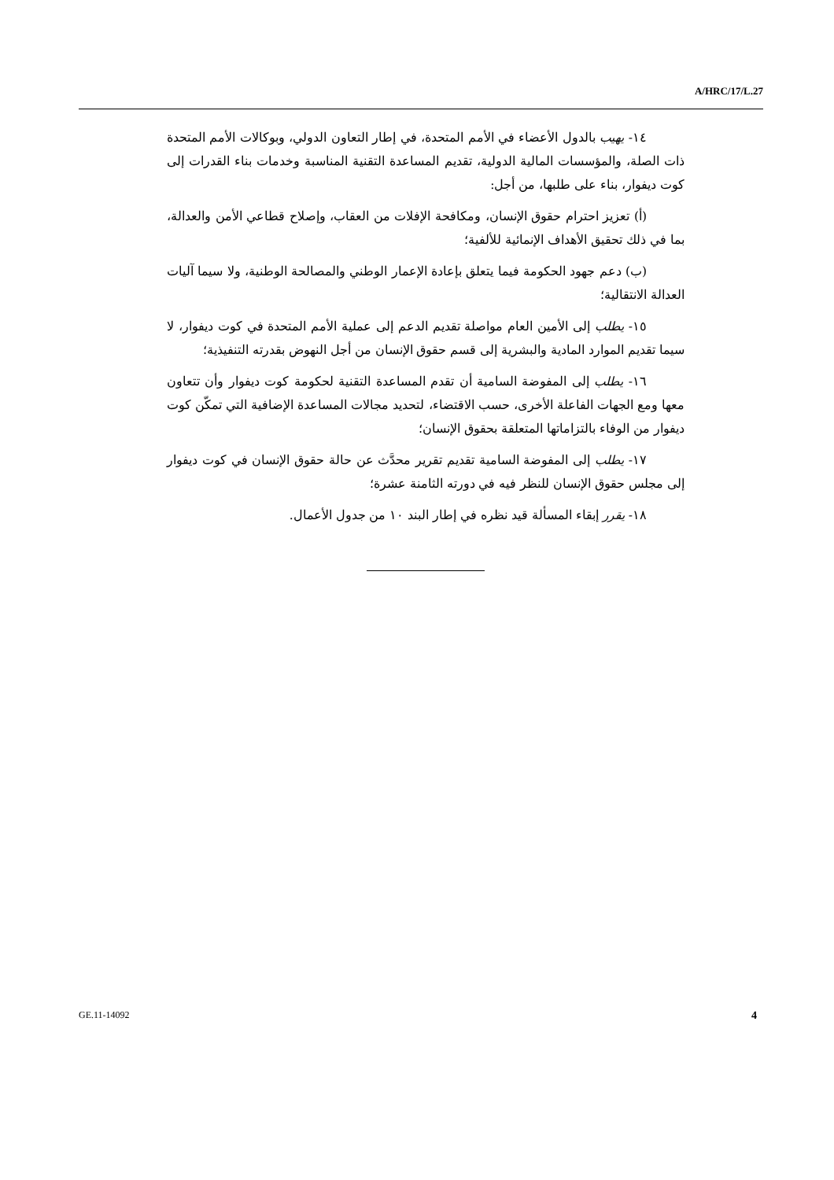A/HRC/17/L.27
١٤- يهيب بالدول الأعضاء في الأمم المتحدة، في إطار التعاون الدولي، وبوكالات الأمم المتحدة ذات الصلة، والمؤسسات المالية الدولية، تقديم المساعدة التقنية المناسبة وخدمات بناء القدرات إلى كوت ديفوار، بناء على طلبها، من أجل:
(أ) تعزيز احترام حقوق الإنسان، ومكافحة الإفلات من العقاب، وإصلاح قطاعي الأمن والعدالة، بما في ذلك تحقيق الأهداف الإنمائية للألفية؛
(ب) دعم جهود الحكومة فيما يتعلق بإعادة الإعمار الوطني والمصالحة الوطنية، ولا سيما آليات العدالة الانتقالية؛
١٥- يطلب إلى الأمين العام مواصلة تقديم الدعم إلى عملية الأمم المتحدة في كوت ديفوار، لا سيما تقديم الموارد المادية والبشرية إلى قسم حقوق الإنسان من أجل النهوض بقدرته التنفيذية؛
١٦- يطلب إلى المفوضة السامية أن تقدم المساعدة التقنية لحكومة كوت ديفوار وأن تتعاون معها ومع الجهات الفاعلة الأخرى، حسب الاقتضاء، لتحديد مجالات المساعدة الإضافية التي تمكّن كوت ديفوار من الوفاء بالتزاماتها المتعلقة بحقوق الإنسان؛
١٧- يطلب إلى المفوضة السامية تقديم تقرير محدَّث عن حالة حقوق الإنسان في كوت ديفوار إلى مجلس حقوق الإنسان للنظر فيه في دورته الثامنة عشرة؛
١٨- يقرر إبقاء المسألة قيد نظره في إطار البند ١٠ من جدول الأعمال.
GE.11-14092 4